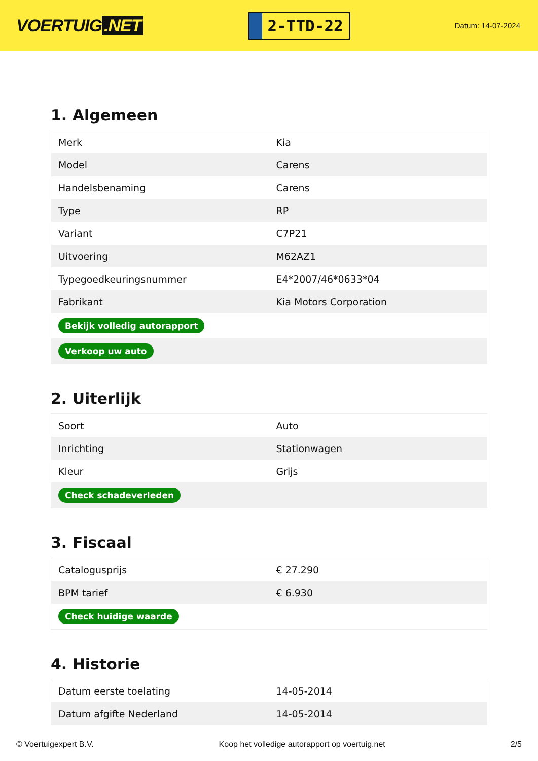VOERTUIG.NET
2-TTD-22
Datum: 14-07-2024
1. Algemeen
| Merk | Kia |
| Model | Carens |
| Handelsbenaming | Carens |
| Type | RP |
| Variant | C7P21 |
| Uitvoering | M62AZ1 |
| Typegoedkeuringsnummer | E4*2007/46*0633*04 |
| Fabrikant | Kia Motors Corporation |
| Bekijk volledig autorapport | |
| Verkoop uw auto | |
2. Uiterlijk
| Soort | Auto |
| Inrichting | Stationwagen |
| Kleur | Grijs |
| Check schadeverleden | |
3. Fiscaal
| Catalogusprijs | € 27.290 |
| BPM tarief | € 6.930 |
| Check huidige waarde | |
4. Historie
| Datum eerste toelating | 14-05-2014 |
| Datum afgifte Nederland | 14-05-2014 |
© Voertuigexpert B.V. Koop het volledige autorapport op voertuig.net 2/5